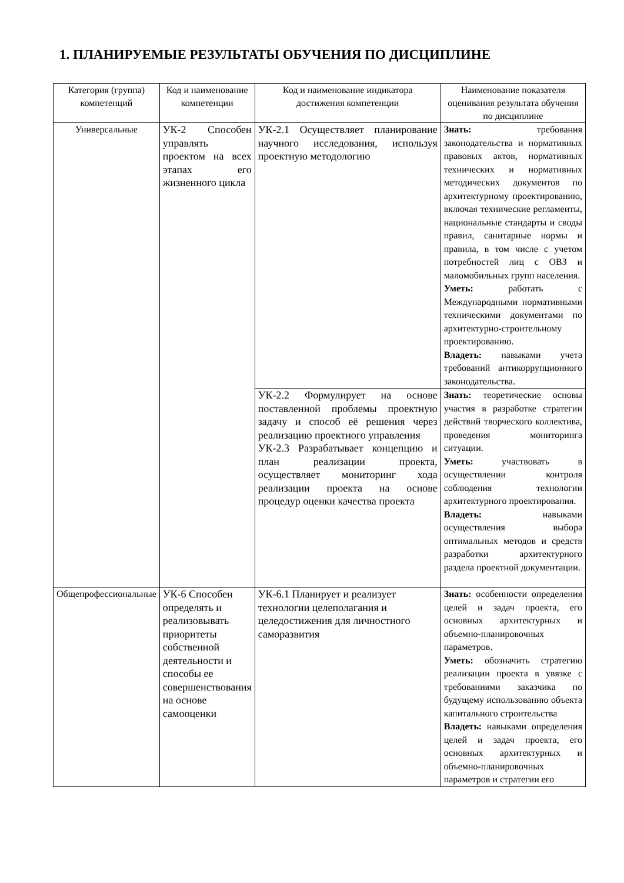1. ПЛАНИРУЕМЫЕ РЕЗУЛЬТАТЫ ОБУЧЕНИЯ ПО ДИСЦИПЛИНЕ
| Категория (группа) компетенций | Код и наименование компетенции | Код и наименование индикатора достижения компетенции | Наименование показателя оценивания результата обучения по дисциплине |
| --- | --- | --- | --- |
| Универсальные | УК-2 Способен управлять проектом на всех этапах его жизненного цикла | УК-2.1 Осуществляет планирование научного исследования, используя проектную методологию | Знать: требования законодательства и нормативных правовых актов, нормативных технических и нормативных методических документов по архитектурному проектированию, включая технические регламенты, национальные стандарты и своды правил, санитарные нормы и правила, в том числе с учетом потребностей лиц с ОВЗ и маломобильных групп населения. Уметь: работать с Международными нормативными техническими документами по архитектурно-строительному проектированию. Владеть: навыками учета требований антикоррупционного законодательства. |
| | | УК-2.2 Формулирует на основе поставленной проблемы проектную задачу и способ её решения через реализацию проектного управления УК-2.3 Разрабатывает концепцию и план реализации проекта, осуществляет мониторинг хода реализации проекта на основе процедур оценки качества проекта | Знать: теоретические основы участия в разработке стратегии действий творческого коллектива, проведения мониторинга ситуации. Уметь: участвовать в осуществлении контроля соблюдения технологии архитектурного проектирования. Владеть: навыками осуществления выбора оптимальных методов и средств разработки архитектурного раздела проектной документации. |
| Общепрофессиональные | УК-6 Способен определять и реализовывать приоритеты собственной деятельности и способы ее совершенствования на основе самооценки | УК-6.1 Планирует и реализует технологии целеполагания и целедостижения для личностного саморазвития | Знать: особенности определения целей и задач проекта, его основных архитектурных и объемно-планировочных параметров. Уметь: обозначить стратегию реализации проекта в увязке с требованиями заказчика по будущему использованию объекта капитального строительства Владеть: навыками определения целей и задач проекта, его основных архитектурных и объемно-планировочных параметров и стратегии его |